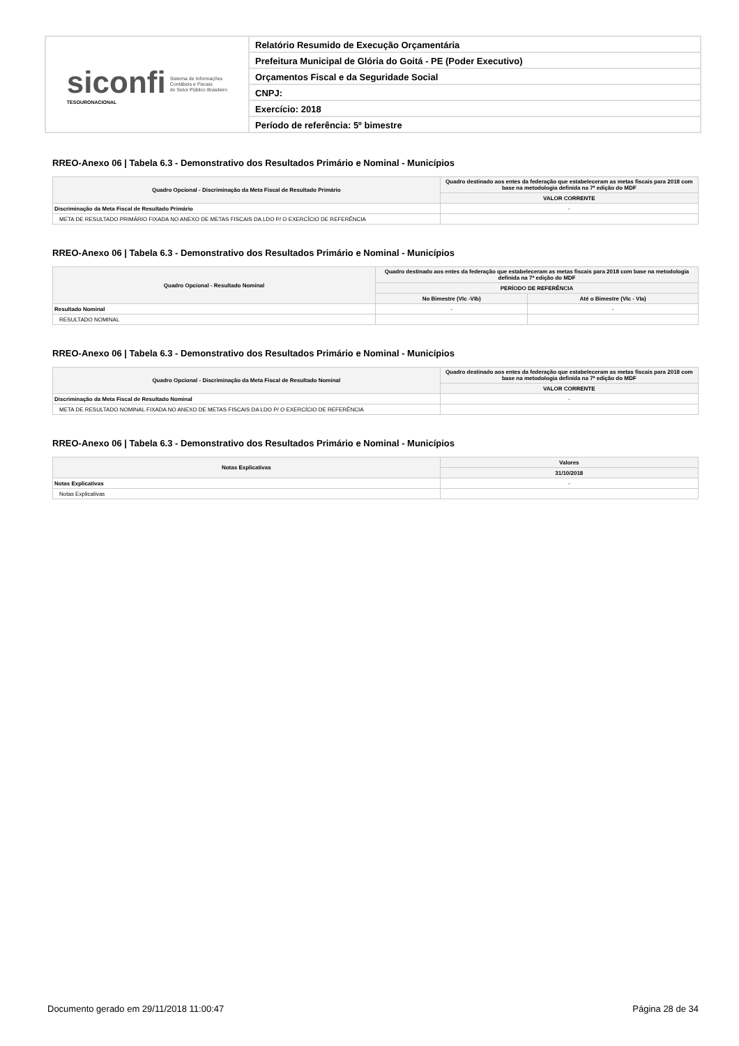siconfi
TESOURONACIONAL
Sistema de Informações
Contábeis e Fiscais
do Setor Público Brasileiro
Relatório Resumido de Execução Orçamentária
Prefeitura Municipal de Glória do Goitá - PE (Poder Executivo)
Orçamentos Fiscal e da Seguridade Social
CNPJ:
Exercício: 2018
Período de referência: 5º bimestre
RREO-Anexo 06 | Tabela 6.3 - Demonstrativo dos Resultados Primário e Nominal - Municípios
| Quadro Opcional - Discriminação da Meta Fiscal de Resultado Primário | Quadro destinado aos entes da federação que estabeleceram as metas fiscais para 2018 com base na metodologia definida na 7ª edição do MDF |
| --- | --- |
| | VALOR CORRENTE |
| Discriminação da Meta Fiscal de Resultado Primário | - |
| META DE RESULTADO PRIMÁRIO FIXADA NO ANEXO DE METAS FISCAIS DA LDO P/ O EXERCÍCIO DE REFERÊNCIA | |
RREO-Anexo 06 | Tabela 6.3 - Demonstrativo dos Resultados Primário e Nominal - Municípios
| Quadro Opcional - Resultado Nominal | Quadro destinado aos entes da federação que estabeleceram as metas fiscais para 2018 com base na metodologia definida na 7ª edição do MDF | |
| --- | --- | --- |
| | PERÍODO DE REFERÊNCIA | |
| | No Bimestre (VIc -VIb) | Até o Bimestre (VIc - VIa) |
| Resultado Nominal | - | - |
| RESULTADO NOMINAL | | |
RREO-Anexo 06 | Tabela 6.3 - Demonstrativo dos Resultados Primário e Nominal - Municípios
| Quadro Opcional - Discriminação da Meta Fiscal de Resultado Nominal | Quadro destinado aos entes da federação que estabeleceram as metas fiscais para 2018 com base na metodologia definida na 7ª edição do MDF |
| --- | --- |
| | VALOR CORRENTE |
| Discriminação da Meta Fiscal de Resultado Nominal | - |
| META DE RESULTADO NOMINAL FIXADA NO ANEXO DE METAS FISCAIS DA LDO P/ O EXERCÍCIO DE REFERÊNCIA | |
RREO-Anexo 06 | Tabela 6.3 - Demonstrativo dos Resultados Primário e Nominal - Municípios
| Notas Explicativas | Valores |
| --- | --- |
| | 31/10/2018 |
| Notas Explicativas | - |
| Notas Explicativas | |
Documento gerado em 29/11/2018 11:00:47 Página 28 de 34